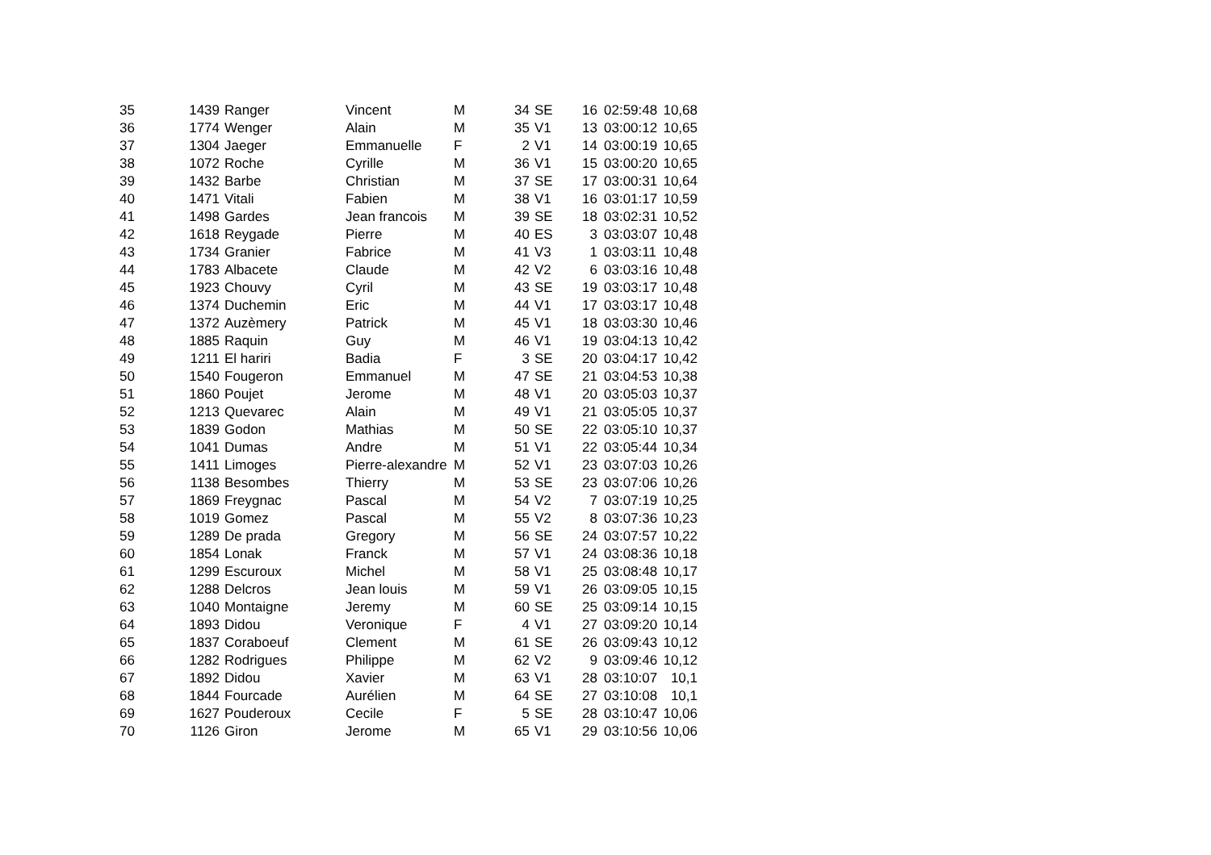| 35 | 1439 | Ranger | Vincent | M | 34 | SE | 16 | 02:59:48 | 10,68 |
| 36 | 1774 | Wenger | Alain | M | 35 | V1 | 13 | 03:00:12 | 10,65 |
| 37 | 1304 | Jaeger | Emmanuelle | F | 2 | V1 | 14 | 03:00:19 | 10,65 |
| 38 | 1072 | Roche | Cyrille | M | 36 | V1 | 15 | 03:00:20 | 10,65 |
| 39 | 1432 | Barbe | Christian | M | 37 | SE | 17 | 03:00:31 | 10,64 |
| 40 | 1471 | Vitali | Fabien | M | 38 | V1 | 16 | 03:01:17 | 10,59 |
| 41 | 1498 | Gardes | Jean francois | M | 39 | SE | 18 | 03:02:31 | 10,52 |
| 42 | 1618 | Reygade | Pierre | M | 40 | ES | 3 | 03:03:07 | 10,48 |
| 43 | 1734 | Granier | Fabrice | M | 41 | V3 | 1 | 03:03:11 | 10,48 |
| 44 | 1783 | Albacete | Claude | M | 42 | V2 | 6 | 03:03:16 | 10,48 |
| 45 | 1923 | Chouvy | Cyril | M | 43 | SE | 19 | 03:03:17 | 10,48 |
| 46 | 1374 | Duchemin | Eric | M | 44 | V1 | 17 | 03:03:17 | 10,48 |
| 47 | 1372 | Auzèmery | Patrick | M | 45 | V1 | 18 | 03:03:30 | 10,46 |
| 48 | 1885 | Raquin | Guy | M | 46 | V1 | 19 | 03:04:13 | 10,42 |
| 49 | 1211 | El hariri | Badia | F | 3 | SE | 20 | 03:04:17 | 10,42 |
| 50 | 1540 | Fougeron | Emmanuel | M | 47 | SE | 21 | 03:04:53 | 10,38 |
| 51 | 1860 | Poujet | Jerome | M | 48 | V1 | 20 | 03:05:03 | 10,37 |
| 52 | 1213 | Quevarec | Alain | M | 49 | V1 | 21 | 03:05:05 | 10,37 |
| 53 | 1839 | Godon | Mathias | M | 50 | SE | 22 | 03:05:10 | 10,37 |
| 54 | 1041 | Dumas | Andre | M | 51 | V1 | 22 | 03:05:44 | 10,34 |
| 55 | 1411 | Limoges | Pierre-alexandre | M | 52 | V1 | 23 | 03:07:03 | 10,26 |
| 56 | 1138 | Besombes | Thierry | M | 53 | SE | 23 | 03:07:06 | 10,26 |
| 57 | 1869 | Freygnac | Pascal | M | 54 | V2 | 7 | 03:07:19 | 10,25 |
| 58 | 1019 | Gomez | Pascal | M | 55 | V2 | 8 | 03:07:36 | 10,23 |
| 59 | 1289 | De prada | Gregory | M | 56 | SE | 24 | 03:07:57 | 10,22 |
| 60 | 1854 | Lonak | Franck | M | 57 | V1 | 24 | 03:08:36 | 10,18 |
| 61 | 1299 | Escuroux | Michel | M | 58 | V1 | 25 | 03:08:48 | 10,17 |
| 62 | 1288 | Delcros | Jean louis | M | 59 | V1 | 26 | 03:09:05 | 10,15 |
| 63 | 1040 | Montaigne | Jeremy | M | 60 | SE | 25 | 03:09:14 | 10,15 |
| 64 | 1893 | Didou | Veronique | F | 4 | V1 | 27 | 03:09:20 | 10,14 |
| 65 | 1837 | Coraboeuf | Clement | M | 61 | SE | 26 | 03:09:43 | 10,12 |
| 66 | 1282 | Rodrigues | Philippe | M | 62 | V2 | 9 | 03:09:46 | 10,12 |
| 67 | 1892 | Didou | Xavier | M | 63 | V1 | 28 | 03:10:07 | 10,1 |
| 68 | 1844 | Fourcade | Aurélien | M | 64 | SE | 27 | 03:10:08 | 10,1 |
| 69 | 1627 | Pouderoux | Cecile | F | 5 | SE | 28 | 03:10:47 | 10,06 |
| 70 | 1126 | Giron | Jerome | M | 65 | V1 | 29 | 03:10:56 | 10,06 |